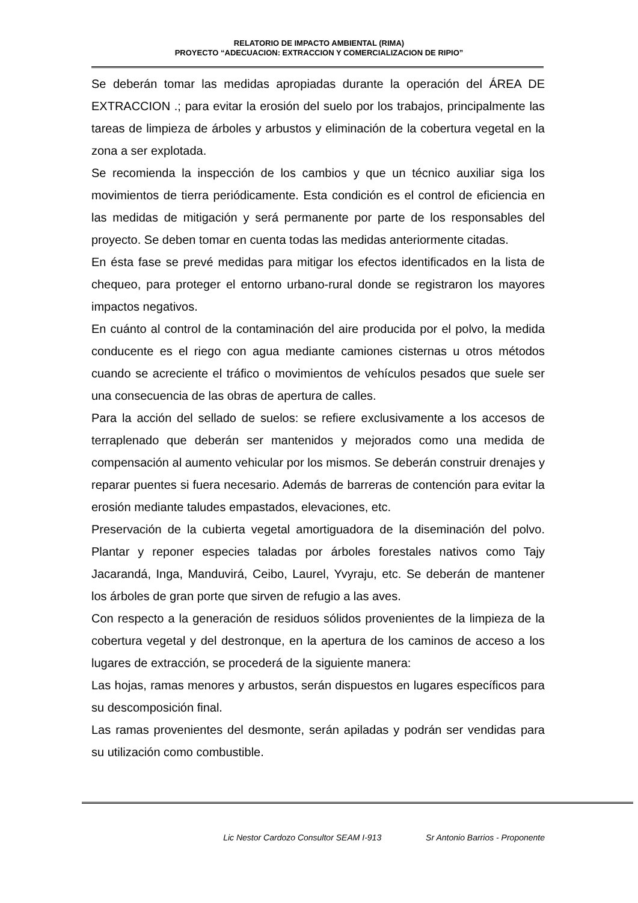RELATORIO DE IMPACTO AMBIENTAL (RIMA)
PROYECTO “ADECUACION: EXTRACCION Y COMERCIALIZACION DE RIPIO”
Se deberán tomar las medidas apropiadas durante la operación del ÁREA DE EXTRACCION .; para evitar la erosión del suelo por los trabajos, principalmente las tareas de limpieza de árboles y arbustos y eliminación de la cobertura vegetal en la zona a ser explotada.
Se recomienda la inspección de los cambios y que un técnico auxiliar siga los movimientos de tierra periódicamente. Esta condición es el control de eficiencia en las medidas de mitigación y será permanente por parte de los responsables del proyecto. Se deben tomar en cuenta todas las medidas anteriormente citadas.
En ésta fase se prevé medidas para mitigar los efectos identificados en la lista de chequeo, para proteger el entorno urbano-rural donde se registraron los mayores impactos negativos.
En cuánto al control de la contaminación del aire producida por el polvo, la medida conducente es el riego con agua mediante camiones cisternas u otros métodos cuando se acreciente el tráfico o movimientos de vehículos pesados que suele ser una consecuencia de las obras de apertura de calles.
Para la acción del sellado de suelos: se refiere exclusivamente a los accesos de terraplenado que deberán ser mantenidos y mejorados como una medida de compensación al aumento vehicular por los mismos. Se deberán construir drenajes y reparar puentes si fuera necesario. Además de barreras de contención para evitar la erosión mediante taludes empastados, elevaciones, etc.
Preservación de la cubierta vegetal amortiguadora de la diseminación del polvo. Plantar y reponer especies taladas por árboles forestales nativos como Tajy Jacarandá, Inga, Manduvirá, Ceibo, Laurel, Yvyraju, etc. Se deberán de mantener los árboles de gran porte que sirven de refugio a las aves.
Con respecto a la generación de residuos sólidos provenientes de la limpieza de la cobertura vegetal y del destronque, en la apertura de los caminos de acceso a los lugares de extracción, se procederá de la siguiente manera:
Las hojas, ramas menores y arbustos, serán dispuestos en lugares específicos para su descomposición final.
Las ramas provenientes del desmonte, serán apiladas y podrán ser vendidas para su utilización como combustible.
Lic Nestor Cardozo Consultor SEAM I-913 Sr Antonio Barrios - Proponente